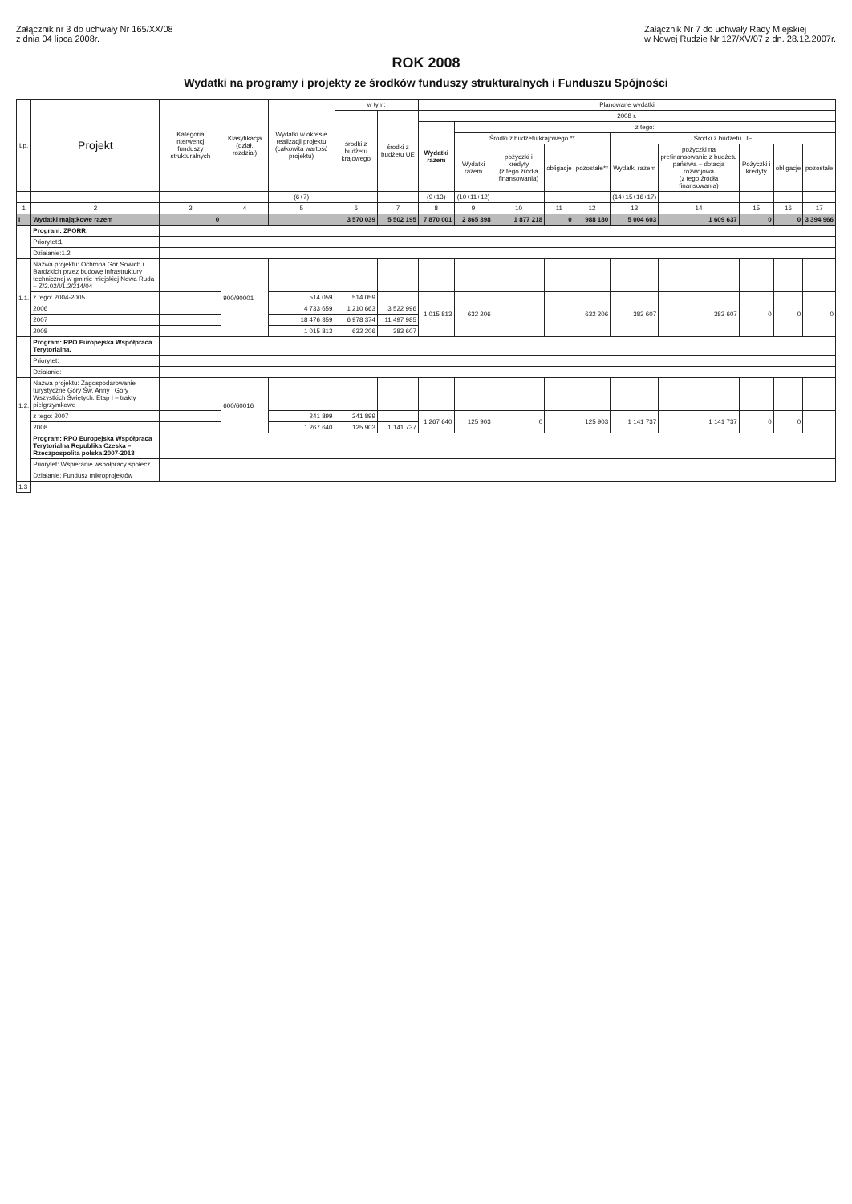Załącznik nr 3 do uchwały Nr 165/XX/08
z dnia 04 lipca 2008r.
Załącznik Nr 7 do uchwały Rady Miejskiej
w Nowej Rudzie Nr 127/XV/07 z dn. 28.12.2007r.
ROK 2008
Wydatki na programy i projekty ze środków funduszy strukturalnych i Funduszu Spójności
| Lp. | Projekt | Kategoria interwencji funduszy strukturalnych | Klasyfikacja (dział, rozdział) | Wydatki w okresie realizacji projektu (całkowita wartość projektu) | w tym: | | Planowane wydatki | | | | | | | | | |
| --- | --- | --- | --- | --- | --- | --- | --- | --- | --- | --- | --- | --- | --- | --- | --- | --- |
| | | | | | środki z budżetu krajowego | środki z budżetu UE | 2008 r. | | | | | | | | | |
| | | | | | | | Wydatki razem | z tego: | | | | | | | | |
| | | | | | | | | Środki z budżetu krajowego ** | | | | Środki z budżetu UE | | | | |
| | | | | | | | | Wydatki razem | pożyczki i kredyty (z tego źródła finansowania) | obligacje | pozostałe** | Wydatki razem | pożyczki na prefinansowanie z budżetu państwa – dotacja rozwojowa (z tego źródła finansowania) | Pożyczki i kredyty | obligacje | pozostałe |
| | | | | (6+7) | | | (9+13) | (10+11+12) | | | | (14+15+16+17) | | | | |
| 1 | 2 | 3 | 4 | 5 | 6 | 7 | 8 | 9 | 10 | 11 | 12 | 13 | 14 | 15 | 16 | 17 |
| I | Wydatki majątkowe razem | 0 | | | 3 570 039 | 5 502 195 | 7 870 001 | 2 865 398 | 1 877 218 | 0 | 988 180 | 5 004 603 | 1 609 637 | 0 | 0 | 3 394 966 |
| | Program: ZPORR. | | | | | | | | | | | | | | | |
| | Priorytet:1 | | | | | | | | | | | | | | | |
| | Działanie:1.2 | | | | | | | | | | | | | | | |
| 1.1. | Nazwa projektu: Ochrona Gór Sowich i Bardzkich przez budowę infrastruktury technicznej w gminie miejskiej Nowa Ruda – Z/2.02/I/1.2/214/04 | | 900/90001 | | | | | | | | | | | | | |
| | z tego: 2004-2005 | | | 514 059 | 514 059 | | 1 015 813 | 632 206 | | | 632 206 | 383 607 | 383 607 | 0 | 0 | 0 |
| | 2006 | | | 4 733 659 | 1 210 663 | 3 522 996 | | | | | | | | | | |
| | 2007 | | | 18 476 359 | 6 978 374 | 11 497 985 | | | | | | | | | | |
| | 2008 | | | 1 015 813 | 632 206 | 383 607 | | | | | | | | | | |
| | Program: RPO Europejska Współpraca Terytorialna. | | | | | | | | | | | | | | | |
| | Priorytet: | | | | | | | | | | | | | | | |
| | Działanie: | | | | | | | | | | | | | | | |
| 1.2. | Nazwa projektu: Zagospodarowanie turystyczne Góry Św. Anny i Góry Wszystkich Świętych. Etap I – trakty pielgrzymkowe | | 600/60016 | | | | | | | | | | | | | |
| | z tego: 2007 | | | 241 899 | 241 899 | | 1 267 640 | 125 903 | 0 | | 125 903 | 1 141 737 | 1 141 737 | 0 | 0 | |
| | 2008 | | | 1 267 640 | 125 903 | 1 141 737 | | | | | | | | | | |
| | Program: RPO Europejska Współpraca Terytorialna Republika Czeska – Rzeczpospolita polska 2007-2013 | | | | | | | | | | | | | | | |
| | Priorytet: Wspieranie współpracy społecz | | | | | | | | | | | | | | | |
| | Działanie: Fundusz mikroprojektów | | | | | | | | | | | | | | | |
| 1.3 | | | | | | | | | | | | | | | | |